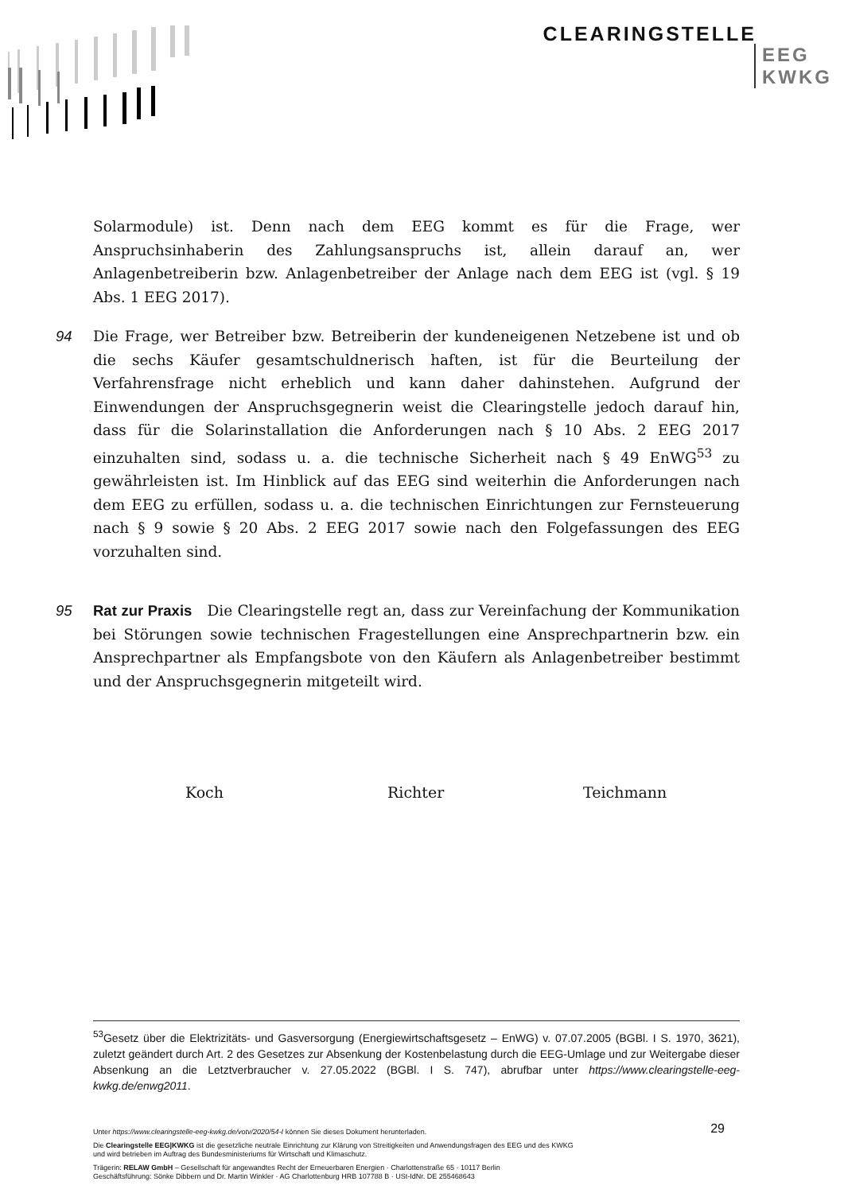CLEARINGSTELLE
EEG
KWKG
Solarmodule) ist. Denn nach dem EEG kommt es für die Frage, wer Anspruchsinhaberin des Zahlungsanspruchs ist, allein darauf an, wer Anlagenbetreiberin bzw. Anlagenbetreiber der Anlage nach dem EEG ist (vgl. § 19 Abs. 1 EEG 2017).
94 Die Frage, wer Betreiber bzw. Betreiberin der kundeneigenen Netzebene ist und ob die sechs Käufer gesamtschuldnerisch haften, ist für die Beurteilung der Verfahrensfrage nicht erheblich und kann daher dahinstehen. Aufgrund der Einwendungen der Anspruchsgegnerin weist die Clearingstelle jedoch darauf hin, dass für die Solarinstallation die Anforderungen nach § 10 Abs. 2 EEG 2017 einzuhalten sind, sodass u. a. die technische Sicherheit nach § 49 EnWG<sup>53</sup> zu gewährleisten ist. Im Hinblick auf das EEG sind weiterhin die Anforderungen nach dem EEG zu erfüllen, sodass u. a. die technischen Einrichtungen zur Fernsteuerung nach § 9 sowie § 20 Abs. 2 EEG 2017 sowie nach den Folgefassungen des EEG vorzuhalten sind.
95 Rat zur Praxis Die Clearingstelle regt an, dass zur Vereinfachung der Kommunikation bei Störungen sowie technischen Fragestellungen eine Ansprechpartnerin bzw. ein Ansprechpartner als Empfangsbote von den Käufern als Anlagenbetreiber bestimmt und der Anspruchsgegnerin mitgeteilt wird.
Koch Richter Teichmann
<sup>53</sup> Gesetz über die Elektrizitäts- und Gasversorgung (Energiewirtschaftsgesetz – EnWG) v. 07.07.2005 (BGBl. I S. 1970, 3621), zuletzt geändert durch Art. 2 des Gesetzes zur Absenkung der Kostenbelastung durch die EEG-Umlage und zur Weitergabe dieser Absenkung an die Letztverbraucher v. 27.05.2022 (BGBl. I S. 747), abrufbar unter https://www.clearingstelle-eeg-kwkg.de/enwg2011.
29
Unter https://www.clearingstelle-eeg-kwkg.de/votv/2020/54-I können Sie dieses Dokument herunterladen.
Die Clearingstelle EEG|KWKG ist die gesetzliche neutrale Einrichtung zur Klärung von Streitigkeiten und Anwendungsfragen des EEG und des KWKG
und wird betrieben im Auftrag des Bundesministeriums für Wirtschaft und Klimaschutz.
Trägerin: RELAW GmbH – Gesellschaft für angewandtes Recht der Erneuerbaren Energien · Charlottenstraße 65 · 10117 Berlin
Geschäftsführung: Sönke Dibbern und Dr. Martin Winkler · AG Charlottenburg HRB 107788 B · USt-IdNr. DE 255468643